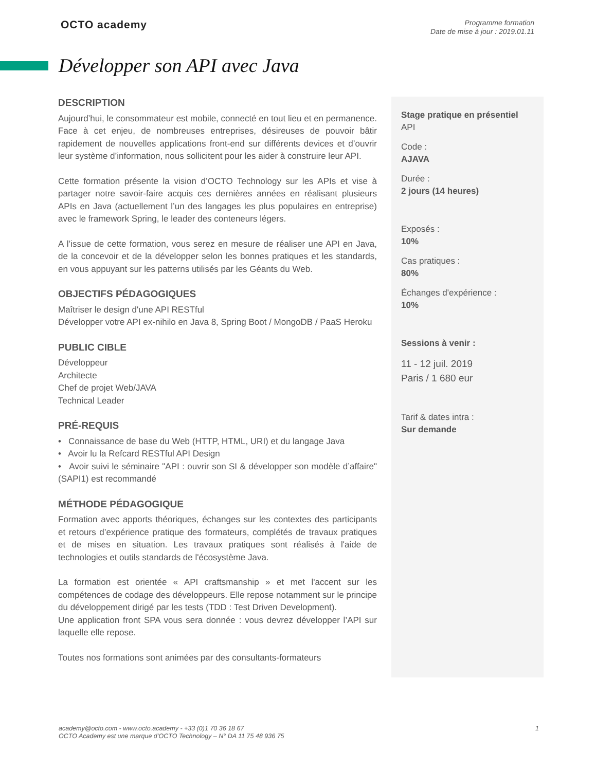OCTO academy
Programme formation
Date de mise à jour : 2019.01.11
Développer son API avec Java
DESCRIPTION
Aujourd’hui, le consommateur est mobile, connecté en tout lieu et en permanence. Face à cet enjeu, de nombreuses entreprises, désireuses de pouvoir bâtir rapidement de nouvelles applications front-end sur différents devices et d’ouvrir leur système d’information, nous sollicitent pour les aider à construire leur API.
Cette formation présente la vision d’OCTO Technology sur les APIs et vise à partager notre savoir-faire acquis ces dernières années en réalisant plusieurs APIs en Java (actuellement l’un des langages les plus populaires en entreprise) avec le framework Spring, le leader des conteneurs légers.
A l’issue de cette formation, vous serez en mesure de réaliser une API en Java, de la concevoir et de la développer selon les bonnes pratiques et les standards, en vous appuyant sur les patterns utilisés par les Géants du Web.
OBJECTIFS PÉDAGOGIQUES
Maîtriser le design d'une API RESTful
Développer votre API ex-nihilo en Java 8, Spring Boot / MongoDB / PaaS Heroku
PUBLIC CIBLE
Développeur
Architecte
Chef de projet Web/JAVA
Technical Leader
PRÉ-REQUIS
• Connaissance de base du Web (HTTP, HTML, URI) et du langage Java
• Avoir lu la Refcard RESTful API Design
• Avoir suivi le séminaire "API : ouvrir son SI & développer son modèle d’affaire" (SAPI1) est recommandé
MÉTHODE PÉDAGOGIQUE
Formation avec apports théoriques, échanges sur les contextes des participants et retours d’expérience pratique des formateurs, complétés de travaux pratiques et de mises en situation. Les travaux pratiques sont réalisés à l'aide de technologies et outils standards de l'écosystème Java.
La formation est orientée « API craftsmanship » et met l'accent sur les compétences de codage des développeurs. Elle repose notamment sur le principe du développement dirigé par les tests (TDD : Test Driven Development).
Une application front SPA vous sera donnée : vous devrez développer l’API sur laquelle elle repose.
Toutes nos formations sont animées par des consultants-formateurs
Stage pratique en présentiel
API
Code :
AJAVA
Durée :
2 jours (14 heures)
Exposés :
10%
Cas pratiques :
80%
Échanges d'expérience :
10%
Sessions à venir :
11 - 12 juil. 2019
Paris / 1 680 eur
Tarif & dates intra :
Sur demande
academy@octo.com - www.octo.academy - +33 (0)1 70 36 18 67
OCTO Academy est une marque d’OCTO Technology – N° DA 11 75 48 936 75
1